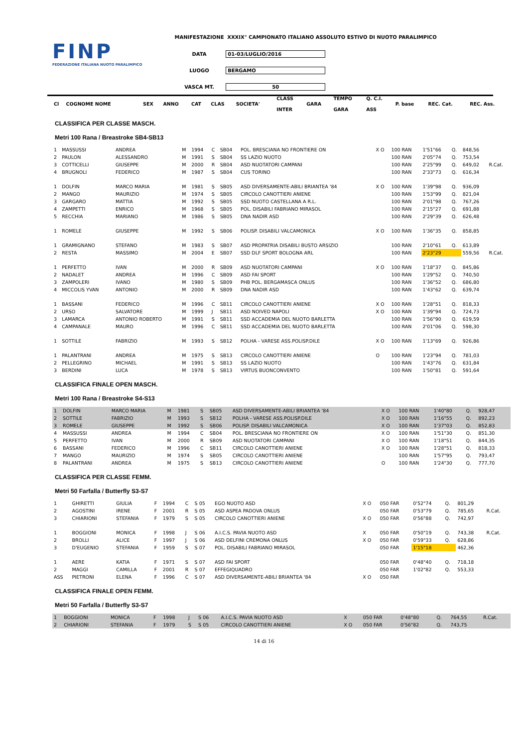FINP
FEDERAZIONE ITALIANA NUOTO PARALIMPICO
MANIFESTAZIONE XXXIX° CAMPIONATO ITALIANO ASSOLUTO ESTIVO DI NUOTO PARALIMPICO
DATA 01-03/LUGLIO/2016
LUOGO BERGAMO
VASCA MT. 50
| Cl | COGNOME NOME | | SEX | ANNO | CAT | CLAS | SOCIETA' | CLASS INTER | GARA | TEMPO GARA | Q. C.I. ASS | P. base | REC. Cat. | REC. Ass. |
| --- | --- | --- | --- | --- | --- | --- | --- | --- | --- | --- | --- | --- | --- | --- |
CLASSIFICA PER CLASSE MASCH.
Metri 100 Rana / Breastroke SB4-SB13
| 1 | MASSUSSI | ANDREA | M | 1994 | C | SB04 | POL. BRESCIANA NO FRONTIERE ON | X O | 100 RAN | 1'51"66 | Q. | 848,56 | |
| 2 | PAULON | ALESSANDRO | M | 1991 | S | SB04 | SS LAZIO NUOTO | | 100 RAN | 2'05"74 | Q. | 753,54 | |
| 3 | COTTICELLI | GIUSEPPE | M | 2000 | R | SB04 | ASD NUOTATORI CAMPANI | | 100 RAN | 2'25"99 | Q. | 649,02 | R.Cat. |
| 4 | BRUGNOLI | FEDERICO | M | 1987 | S | SB04 | CUS TORINO | | 100 RAN | 2'33"73 | Q. | 616,34 | |
| 1 | DOLFIN | MARCO MARIA | M | 1981 | S | SB05 | ASD DIVERSAMENTE-ABILI BRIANTEA '84 | X O | 100 RAN | 1'39"98 | Q. | 936,09 | |
| 2 | MANGO | MAURIZIO | M | 1974 | S | SB05 | CIRCOLO CANOTTIERI ANIENE | | 100 RAN | 1'53"99 | Q. | 821,04 | |
| 3 | GARGARO | MATTIA | M | 1992 | S | SB05 | SSD NUOTO CASTELLANA A R.L. | | 100 RAN | 2'01"98 | Q. | 767,26 | |
| 4 | ZAMPETTI | ENRICO | M | 1968 | S | SB05 | POL. DISABILI FABRIANO MIRASOL | | 100 RAN | 2'15"27 | Q. | 691,88 | |
| 5 | RECCHIA | MARIANO | M | 1986 | S | SB05 | DNA NADIR ASD | | 100 RAN | 2'29"39 | Q. | 626,48 | |
| 1 | ROMELE | GIUSEPPE | M | 1992 | S | SB06 | POLISP. DISABILI VALCAMONICA | X O | 100 RAN | 1'36"35 | Q. | 858,85 | |
| 1 | GRAMIGNANO | STEFANO | M | 1983 | S | SB07 | ASD PROPATRIA DISABILI BUSTO ARSIZIO | | 100 RAN | 2'10"61 | Q. | 613,89 | |
| 2 | RESTA | MASSIMO | M | 2004 | E | SB07 | SSD DLF SPORT BOLOGNA ARL | | 100 RAN | 2'23"29 | | 559,56 | R.Cat. |
| 1 | PERFETTO | IVAN | M | 2000 | R | SB09 | ASD NUOTATORI CAMPANI | X O | 100 RAN | 1'18"37 | Q. | 845,86 | |
| 2 | NADALET | ANDREA | M | 1996 | C | SB09 | ASD FAI SPORT | | 100 RAN | 1'29"52 | Q. | 740,50 | |
| 3 | ZAMPOLERI | IVANO | M | 1980 | S | SB09 | PHB POL. BERGAMASCA ONLUS | | 100 RAN | 1'36"52 | Q. | 686,80 | |
| 4 | MICCOLIS YVAN | ANTONIO | M | 2000 | R | SB09 | DNA NADIR ASD | | 100 RAN | 1'43"62 | Q. | 639,74 | |
| 1 | BASSANI | FEDERICO | M | 1996 | C | SB11 | CIRCOLO CANOTTIERI ANIENE | X O | 100 RAN | 1'28"51 | Q. | 818,33 | |
| 2 | URSO | SALVATORE | M | 1999 | J | SB11 | ASD NOIVED NAPOLI | X O | 100 RAN | 1'39"94 | Q. | 724,73 | |
| 3 | LAMARCA | ANTONIO ROBERTO | M | 1991 | S | SB11 | SSD ACCADEMIA DEL NUOTO BARLETTA | | 100 RAN | 1'56"90 | Q. | 619,59 | |
| 4 | CAMPANALE | MAURO | M | 1996 | C | SB11 | SSD ACCADEMIA DEL NUOTO BARLETTA | | 100 RAN | 2'01"06 | Q. | 598,30 | |
| 1 | SOTTILE | FABRIZIO | M | 1993 | S | SB12 | POLHA - VARESE ASS.POLISP.DILE | X O | 100 RAN | 1'13"69 | Q. | 926,86 | |
| 1 | PALANTRANI | ANDREA | M | 1975 | S | SB13 | CIRCOLO CANOTTIERI ANIENE | O | 100 RAN | 1'23"94 | Q. | 781,03 | |
| 2 | PELLEGRINO | MICHAEL | M | 1991 | S | SB13 | SS LAZIO NUOTO | | 100 RAN | 1'43"76 | Q. | 631,84 | |
| 3 | BERDINI | LUCA | M | 1978 | S | SB13 | VIRTUS BUONCONVENTO | | 100 RAN | 1'50"81 | Q. | 591,64 | |
CLASSIFICA FINALE OPEN MASCH.
Metri 100 Rana / Breastroke S4-S13
| 1 | DOLFIN | MARCO MARIA | M | 1981 | S | SB05 | ASD DIVERSAMENTE-ABILI BRIANTEA '84 | X O | 100 RAN | 1'40"80 | Q. | 928,47 | |
| 2 | SOTTILE | FABRIZIO | M | 1993 | S | SB12 | POLHA - VARESE ASS.POLISP.DILE | X O | 100 RAN | 1'16"55 | Q. | 892,23 | |
| 3 | ROMELE | GIUSEPPE | M | 1992 | S | SB06 | POLISP. DISABILI VALCAMONICA | X O | 100 RAN | 1'37"03 | Q. | 852,83 | |
| 4 | MASSUSSI | ANDREA | M | 1994 | C | SB04 | POL. BRESCIANA NO FRONTIERE ON | X O | 100 RAN | 1'51"30 | Q. | 851,30 | |
| 5 | PERFETTO | IVAN | M | 2000 | R | SB09 | ASD NUOTATORI CAMPANI | X O | 100 RAN | 1'18"51 | Q. | 844,35 | |
| 6 | BASSANI | FEDERICO | M | 1996 | C | SB11 | CIRCOLO CANOTTIERI ANIENE | X O | 100 RAN | 1'28"51 | Q. | 818,33 | |
| 7 | MANGO | MAURIZIO | M | 1974 | S | SB05 | CIRCOLO CANOTTIERI ANIENE | | 100 RAN | 1'57"95 | Q. | 793,47 | |
| 8 | PALANTRANI | ANDREA | M | 1975 | S | SB13 | CIRCOLO CANOTTIERI ANIENE | O | 100 RAN | 1'24"30 | Q. | 777,70 | |
CLASSIFICA PER CLASSE FEMM.
Metri 50 Farfalla / Butterfly S3-S7
| 1 | GHIRETTI | GIULIA | F | 1994 | C | S 05 | EGO NUOTO ASD | X O | 050 FAR | 0'52"74 | Q. | 801,29 | |
| 2 | AGOSTINI | IRENE | F | 2001 | R | S 05 | ASD ASPEA PADOVA ONLUS | | 050 FAR | 0'53"79 | Q. | 785,65 | R.Cat. |
| 3 | CHIARIONI | STEFANIA | F | 1979 | S | S 05 | CIRCOLO CANOTTIERI ANIENE | X O | 050 FAR | 0'56"88 | Q. | 742,97 | |
| 1 | BOGGIONI | MONICA | F | 1998 | J | S 06 | A.I.C.S. PAVIA NUOTO ASD | X | 050 FAR | 0'50"19 | Q. | 743,38 | R.Cat. |
| 2 | BROLLI | ALICE | F | 1997 | J | S 06 | ASD DELFINI CREMONA ONLUS | X O | 050 FAR | 0'59"33 | Q. | 628,86 | |
| 3 | D'EUGENIO | STEFANIA | F | 1959 | S | S 07 | POL. DISABILI FABRIANO MIRASOL | | 050 FAR | 1'15"18 | | 462,36 | |
| 1 | AERE | KATIA | F | 1971 | S | S 07 | ASD FAI SPORT | | 050 FAR | 0'48"40 | Q. | 718,18 | |
| 2 | MAGGI | CAMILLA | F | 2001 | R | S 07 | EFFEGIQUADRO | | 050 FAR | 1'02"82 | Q. | 553,33 | |
| ASS | PIETRONI | ELENA | F | 1996 | C | S 07 | ASD DIVERSAMENTE-ABILI BRIANTEA '84 | X O | 050 FAR | | | | |
CLASSIFICA FINALE OPEN FEMM.
Metri 50 Farfalla / Butterfly S3-S7
| 1 | BOGGIONI | MONICA | F | 1998 | J | S 06 | A.I.C.S. PAVIA NUOTO ASD | X | 050 FAR | 0'48"80 | Q. | 764,55 | R.Cat. |
| 2 | CHIARIONI | STEFANIA | F | 1979 | S | S 05 | CIRCOLO CANOTTIERI ANIENE | X O | 050 FAR | 0'56"82 | Q. | 743,75 | |
14 di 16